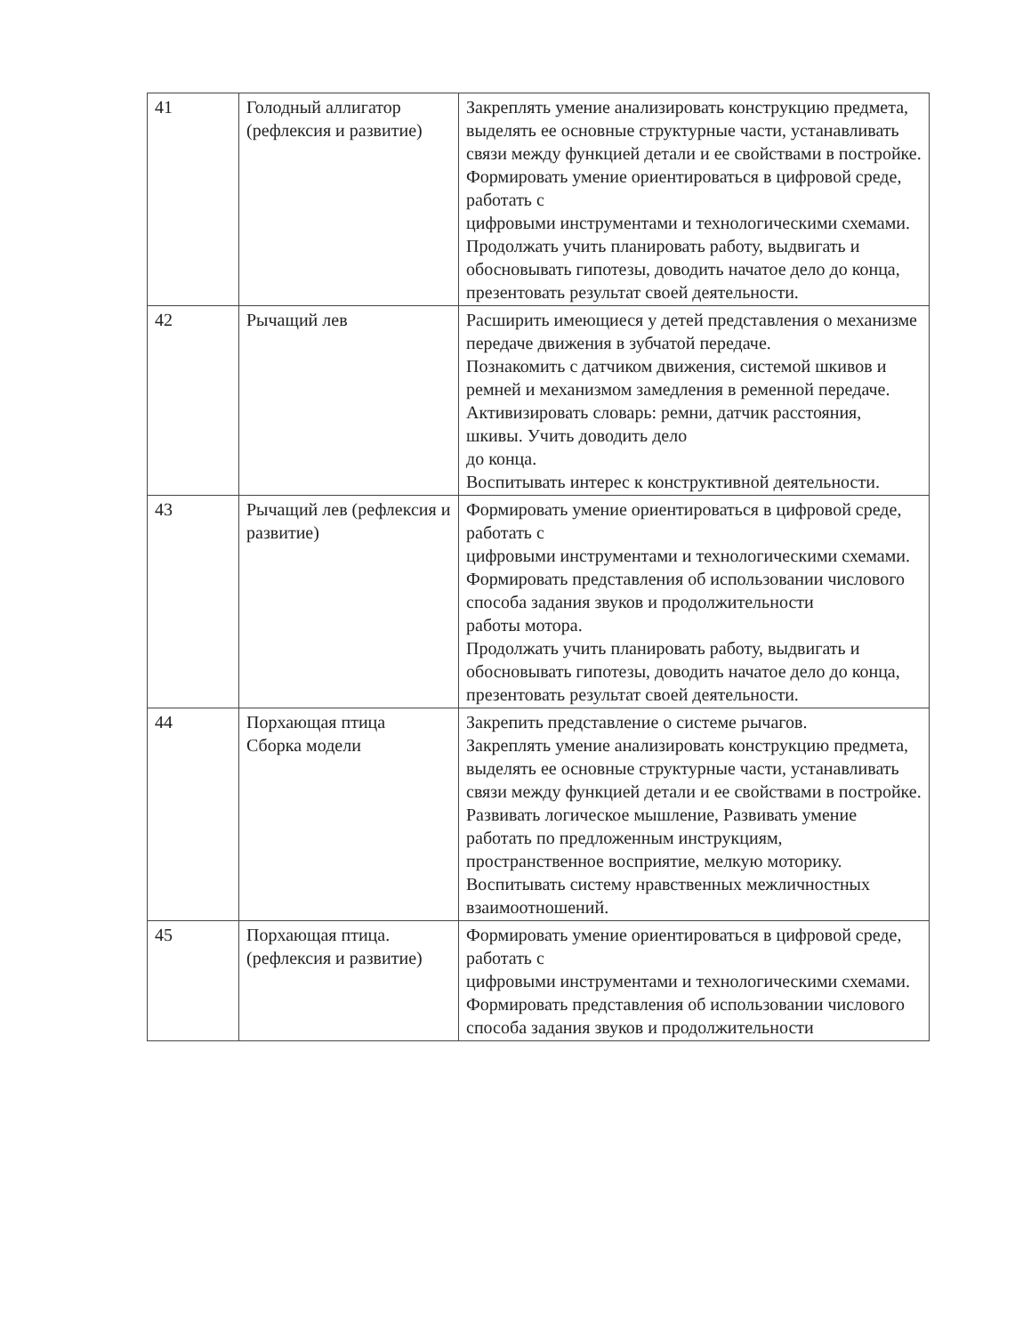| 41 | Голодный аллигатор (рефлексия и развитие) | Закреплять умение анализировать конструкцию предмета, выделять ее основные структурные части, устанавливать связи между функцией детали и ее свойствами в постройке. Формировать умение ориентироваться в цифровой среде, работать с цифровыми инструментами и технологическими схемами. Продолжать учить планировать работу, выдвигать и обосновывать гипотезы, доводить начатое дело до конца, презентовать результат своей деятельности. |
| 42 | Рычащий лев | Расширить имеющиеся у детей представления о механизме передаче движения в зубчатой передаче. Познакомить с датчиком движения, системой шкивов и ремней и механизмом замедления в ременной передаче. Активизировать словарь: ремни, датчик расстояния, шкивы. Учить доводить дело до конца. Воспитывать интерес к конструктивной деятельности. |
| 43 | Рычащий лев (рефлексия и развитие) | Формировать умение ориентироваться в цифровой среде, работать с цифровыми инструментами и технологическими схемами. Формировать представления об использовании числового способа задания звуков и продолжительности работы мотора. Продолжать учить планировать работу, выдвигать и обосновывать гипотезы, доводить начатое дело до конца, презентовать результат своей деятельности. |
| 44 | Порхающая птица Сборка модели | Закрепить представление о системе рычагов. Закреплять умение анализировать конструкцию предмета, выделять ее основные структурные части, устанавливать связи между функцией детали и ее свойствами в постройке. Развивать логическое мышление, Развивать умение работать по предложенным инструкциям, пространственное восприятие, мелкую моторику. Воспитывать систему нравственных межличностных взаимоотношений. |
| 45 | Порхающая птица. (рефлексия и развитие) | Формировать умение ориентироваться в цифровой среде, работать с цифровыми инструментами и технологическими схемами. Формировать представления об использовании числового способа задания звуков и продолжительности |